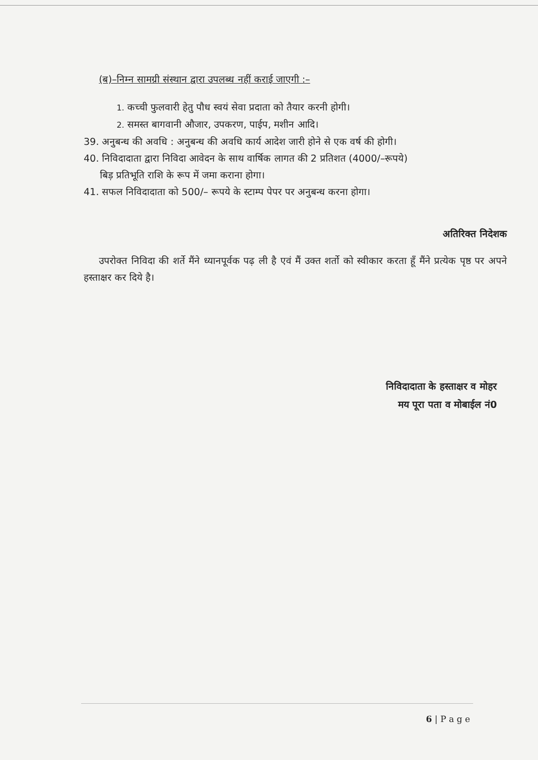(ब)–निम्न सामग्री संस्थान द्वारा उपलब्ध नहीं कराई जाएगी :–
1. कच्ची फुलवारी हेतु पौध स्वयं सेवा प्रदाता को तैयार करनी होगी।
2. समस्त बागवानी औजार, उपकरण, पाईप, मशीन आदि।
39. अनुबन्ध की अवधि : अनुबन्ध की अवधि कार्य आदेश जारी होने से एक वर्ष की होगी।
40. निविदादाता द्वारा निविदा आवेदन के साथ वार्षिक लागत की 2 प्रतिशत (4000/–रूपये)
बिड़ प्रतिभूति राशि के रूप में जमा कराना होगा।
41. सफल निविदादाता को 500/– रूपये के स्टाम्प पेपर पर अनुबन्ध करना होगा।
अतिरिक्त निदेशक
उपरोक्त निविदा की शर्ते मैंने ध्यानपूर्वक पढ़ ली है एवं मैं उक्त शर्तो को स्वीकार करता हूँ मैंने प्रत्येक पृष्ठ पर अपने हस्ताक्षर कर दिये है।
निविदादाता के हस्ताक्षर व मोहर
मय पूरा पता व मोबाईल नं0
6 | P a g e